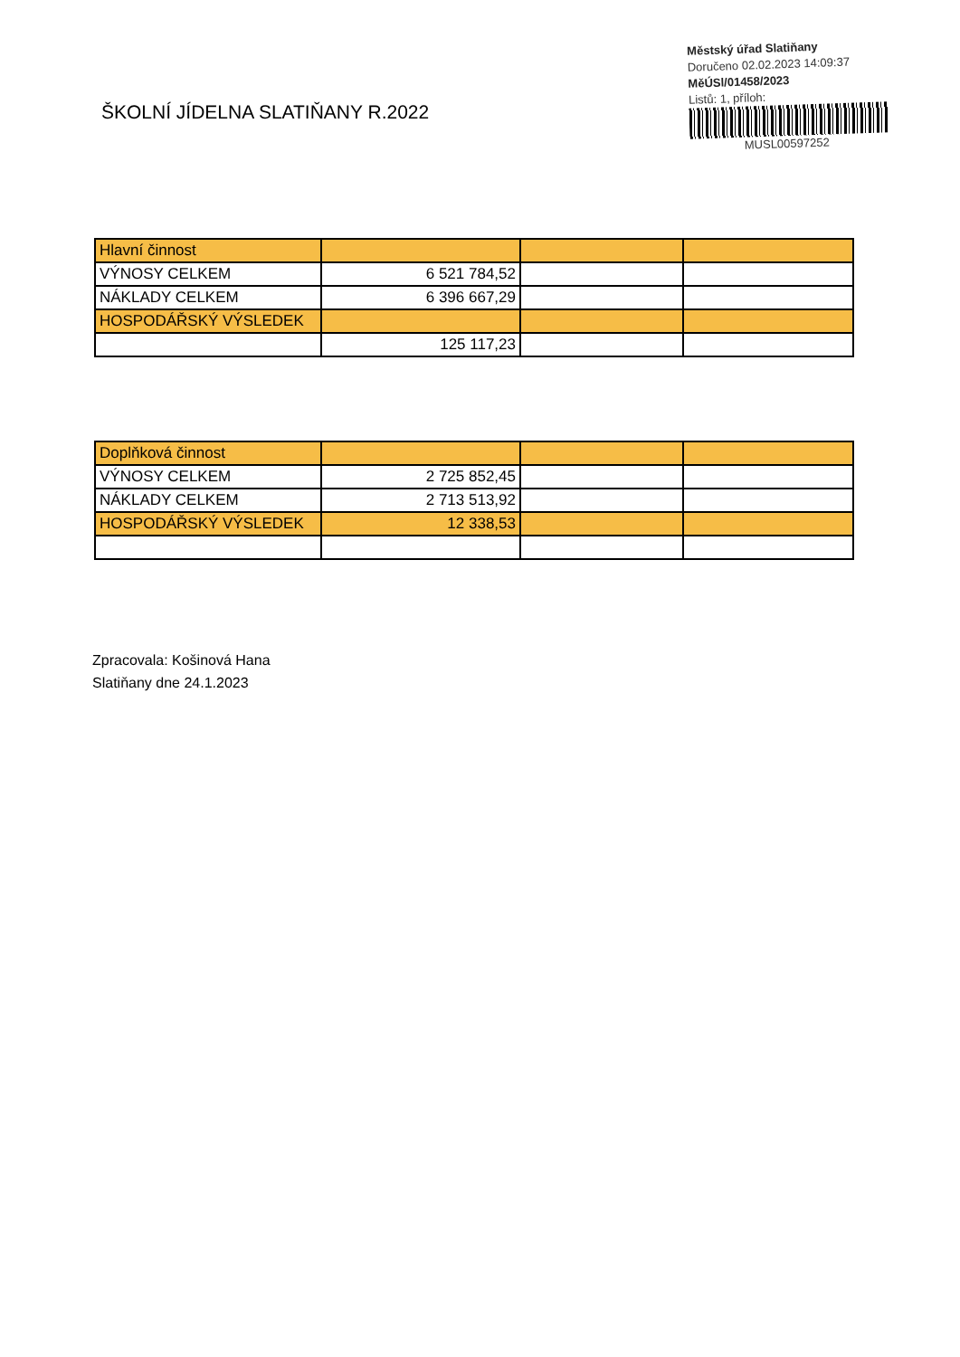ŠKOLNÍ JÍDELNA SLATIŇANY R.2022
Městský úřad Slatiňany
Doručeno 02.02.2023 14:09:37
MěÚSl/01458/2023
Listů: 1, příloh:
MUSL00597252
| Hlavní činnost | | | |
| VÝNOSY CELKEM | 6 521 784,52 | | |
| NÁKLADY CELKEM | 6 396 667,29 | | |
| HOSPODÁŘSKÝ VÝSLEDEK | | | |
| | 125 117,23 | | |
| Doplňková činnost | | | |
| VÝNOSY CELKEM | 2 725 852,45 | | |
| NÁKLADY CELKEM | 2 713 513,92 | | |
| HOSPODÁŘSKÝ VÝSLEDEK | 12 338,53 | | |
Zpracovala: Košinová Hana
Slatiňany dne 24.1.2023